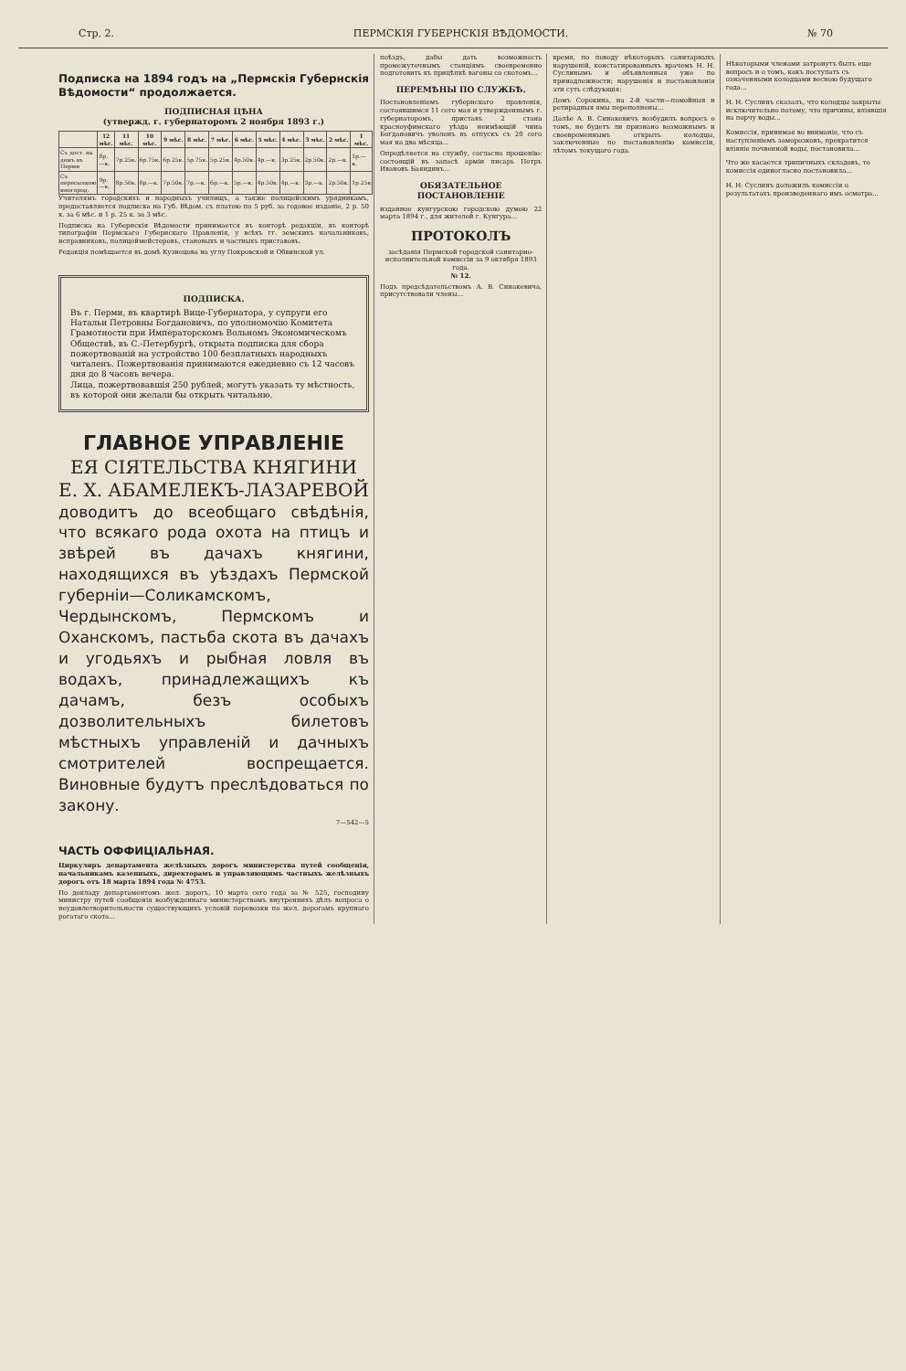Стр. 2. ПЕРМСКІЯ ГУБЕРНСКІЯ ВѢДОМОСТИ. № 70
Подписка на 1894 годъ на „Пермскія Губернскія Вѣдомости“ продолжается.
ПОДПИСНАЯ ЦѢНА
(утвержд. г. губернаторомъ 2 ноября 1893 г.)
| | 12 мѣс. | 11 мѣс. | 10 мѣс. | 9 мѣс. | 8 мѣс. | 7 мѣс. | 6 мѣс. | 5 мѣс. | 4 мѣс. | 3 мѣс. | 2 мѣс. | 1 мѣс. |
| --- | --- | --- | --- | --- | --- | --- | --- | --- | --- | --- | --- | --- |
| Съ дост. на домъ въ Перми | 8р.—к. | 7р.25к. | 6р.75к. | 6р.25к. | 5р.75к. | 5р.25к. | 4р.50к. | 4р.—к. | 3р.25к. | 2р.50к. | 2р.—к. | 1р.—к. |
| Съ пересылкою иногород. | 9р.—к. | 8р.50к. | 8р.—к. | 7р.50к. | 7р.—к. | 6р.—к. | 5р.—к. | 4р.50к. | 4р.—к. | 3р.—к. | 2р.50к. | 1р.25к |
Учителямъ городскихъ и народныхъ училищъ, а также полицейскимъ урядникамъ, предоставляется подписка на Губ. Вѣдом. съ платою по 5 руб. за годовое изданіе, 2 р. 50 к. за 6 мѣс. и 1 р. 25 к. за 3 мѣс.
Подписка на Губернскія Вѣдомости принимается въ конторѣ редакціи, въ конторѣ типографіи Пермскаго Губернскаго Правленія, у всѣхъ гг. земскихъ начальниковъ, исправниковъ, полицеймейстеровъ, становыхъ и частныхъ приставовъ.
Редакція помѣщается въ домѣ Кузнецова на углу Покровской и Обвинской ул.
ПОДПИСКА.
Въ г. Перми, въ квартирѣ Вице-Губернатора, у супруги его Натальи Петровны Богдановичъ, по уполномочію Комитета Грамотности при Императорскомъ Вольномъ Экономическомъ Обществѣ, въ С.-Петербургѣ, открыта подписка для сбора пожертвованій на устройство 100 безплатныхъ народныхъ читаленъ. Пожертвованія принимаются ежедневно съ 12 часовъ дня до 8 часовъ вечера.
Лица, пожертвовавшія 250 рублей, могутъ указать ту мѣстность, въ которой они желали бы открыть читальню.
ГЛАВНОЕ УПРАВЛЕНІЕ
ЕЯ СІЯТЕЛЬСТВА КНЯГИНИ
Е. Х. АБАМЕЛЕКЪ-ЛАЗАРЕВОЙ
доводитъ до всеобщаго свѣдѣнія, что всякаго рода охота на птицъ и звѣрей въ дачахъ княгини, находящихся въ уѣздахъ Пермской губерніи—Соликамскомъ, Чердынскомъ, Пермскомъ и Оханскомъ, пастьба скота въ дачахъ и угодьяхъ и рыбная ловля въ водахъ, принадлежащихъ къ дачамъ, безъ особыхъ дозволительныхъ билетовъ мѣстныхъ управленій и дачныхъ смотрителей воспрещается. Виновные будутъ преслѣдоваться по закону.
7—542—5
ЧАСТЬ ОФФИЦІАЛЬНАЯ.
Циркуляръ департамента желѣзныхъ дорогъ министерства путей сообщенія, начальникамъ казенныхъ, директорамъ и управляющимъ частныхъ желѣзныхъ дорогъ отъ 18 марта 1894 года № 4753.
По докладу департаментомъ жел. дорогъ, 10 марта сего года за № 525, господину министру путей сообщенія возбужденнаго министерствомъ внутреннихъ дѣлъ вопроса о неудовлетворительности существующихъ условій перевозки по жел. дорогамъ крупнаго рогатаго скота...
поѣздъ, дабы дать возможность промежуточнымъ станціямъ своевременно подготовить къ прицѣпкѣ вагоны со скотомъ...
ПЕРЕМѢНЫ ПО СЛУЖБѢ.
Постановленіемъ губернскаго правленія, состоявшимся 11 сего мая и утвержденнымъ г. губернаторомъ, приставъ 2 стана красноуфимскаго уѣзда неимѣющій чина Богдановичъ уволенъ въ отпускъ съ 20 сего мая на два мѣсяца...
Опредѣляется на службу, согласно прошенію: состоящій въ запасѣ арміи писарь Петръ Ивановъ Баяндинъ...
ОБЯЗАТЕЛЬНОЕ ПОСТАНОВЛЕНІЕ
изданное кунгурскою городскою думою 22 марта 1894 г., для жителей г. Кунгура...
ПРОТОКОЛЪ
засѣданія Пермской городской санитарно-исполнительной комиссіи за 9 октября 1893 года.
№ 12.
Подъ предсѣдательствомъ А. В. Синакевича, присутствовали члены...
время, по поводу нѣкоторыхъ санитарныхъ нарушеній, констатированныхъ врачемъ Н. Н. Суслинымъ и объявленныя уже по принадлежности; нарушенія и постановленія эти суть слѣдующія:
Домъ Сорокина, на 2-й части—помойныя и ретирадныя ямы переполнены...
Далѣе А. В. Синакевичъ возбудилъ вопросъ о томъ, не будетъ ли признано возможнымъ и своевременнымъ открыть колодцы, заключенные по постановленію комиссіи, лѣтомъ текущаго года.
Нѣкоторыми членами затронутъ былъ еще вопросъ и о томъ, какъ поступать съ означенными колодцами весною будущаго года...
Н. Н. Суслинъ сказалъ, что колодцы закрыты исключительно потому, что причины, вліявшія на порчу воды...
Комиссія, принимая во вниманіе, что съ наступленіемъ заморозковъ, прекратится вліяніе почвенной воды, постановила...
Что же касается трипичныхъ складовъ, то комиссія единогласно постановила...
Н. Н. Суслинъ доложилъ комиссіи о результатахъ произведеннаго имъ осмотра...